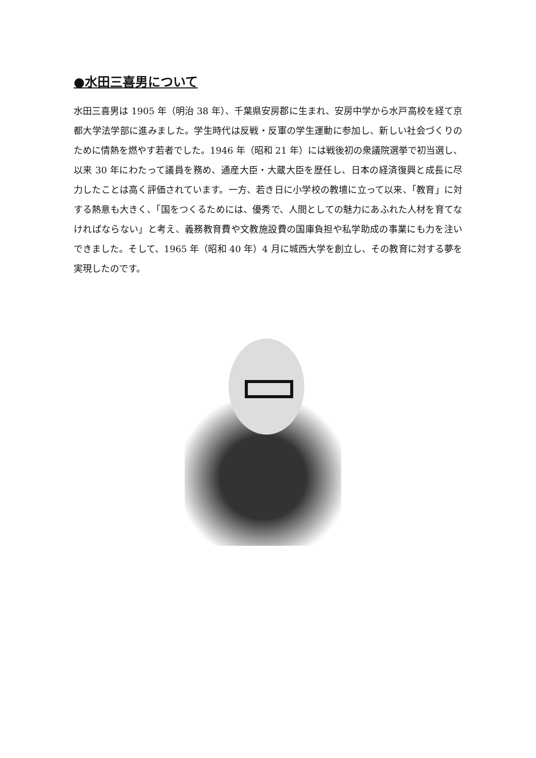●水田三喜男について
水田三喜男は 1905 年（明治 38 年）、千葉県安房郡に生まれ、安房中学から水戸高校を経て京都大学法学部に進みました。学生時代は反戦・反軍の学生運動に参加し、新しい社会づくりのために情熱を燃やす若者でした。1946 年（昭和 21 年）には戦後初の衆議院選挙で初当選し、以来 30 年にわたって議員を務め、通産大臣・大蔵大臣を歴任し、日本の経済復興と成長に尽力したことは高く評価されています。一方、若き日に小学校の教壇に立って以来、「教育」に対する熱意も大きく、「国をつくるためには、優秀で、人間としての魅力にあふれた人材を育てなければならない」と考え、義務教育費や文教施設費の国庫負担や私学助成の事業にも力を注いできました。そして、1965 年（昭和 40 年）4 月に城西大学を創立し、その教育に対する夢を実現したのです。